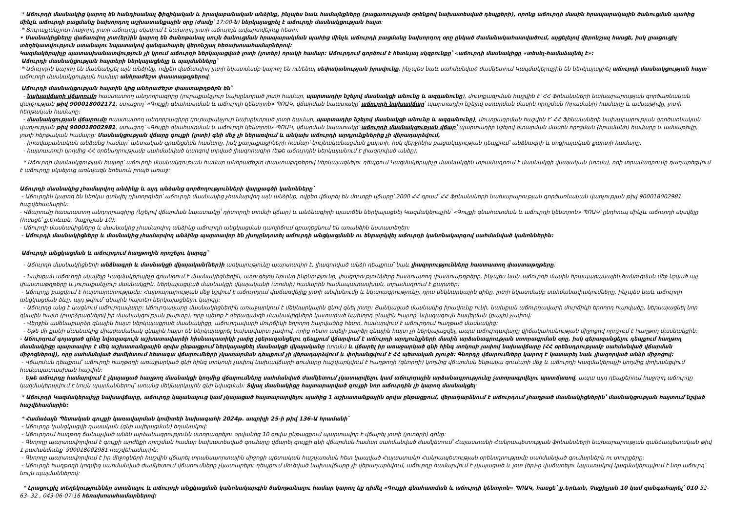* Աճուրդի մասնակից կարող են հանդիսանալ ֆիզիկական և իրավաբանական անձինք, ինչպես նաև համայնքները (բացառությամբ օրենքով նախատեսված դեպքերի), որոնք աճուրդի մասին հրապարակային ծանուցման պահից մինչև աճուրդի բացմանը նախորդող աշխատանքային օրը (ժամը՝ 17:00-ն) ներկայացրել է աճուրդի մասնակցության հայտ:
* Յուրաքանչյուր հաջորդ լոտի աճուրդը սկսվում է նախորդ լոտի աճուրդն ավարտվելուց հետո:
• Մասնակիցները վաճառվող լոտ(եր)ին կարող են ծանոթանալ սույն ծանուցման հրապարակման պահից մինչև աճուրդի բացմանը նախորդող օրը ընկած ժամանակահատվածում, այցելելով վերոնշյալ հասցե, իսկ լրացուցիչ տեղեկատվություն ստանալու նպատակով զանգահարել վերոնշյալ հեռախոսահամարներով:
Կազմակերպիչը պատասխանատվություն չի կրում աճուրդի ներկայացված լոտի (լոտեր) որակի համար: Աճուրդում գործում է հետևյալ սկզբունքը՝ «աճուրդի մասնակիցը «տեսել-համաձայնել է»:
Աճուրդի մասնակցության հայտերի ներկայացնելը և պայմանները՝
* Աճուրդին կարող են մասնակցել այն անձինք, ովքեր վաճառվող լոտի նկատմամբ կարող են ունենալ սեփականության իրավունք, ինչպես նաև սահմանված ժամկետում Կազմակերպչին են ներկայացրել աճուրդի մասնակցության հայտ՝ աճուրդի մասնակցության համար անհրաժեշտ փաստաթղթերով:
Աճուրդի մասնակցության հայտին կից անհրաժեշտ փաստաթղթերն են՝
- նախավճարի վճարումը հաստատող անդորրագիրը (յուրաքանչյուր նախընտրած լոտի համար, պարտադիր նշելով մասնակցի անունը և ազգանունը), մուտքագրման հաշվին է՝ ՀՀ Ֆինանսների նախարարության գործառնական վարչության թիվ 900018002171, ստացող՝ «Գույքի գնահատման և աճուրդի կենտրոն» ՊՈԱԿ, վճարման նպատակը՝ աճուրդի նախավճար՝ պարտադիր նշելով օտարման մասին որոշման (հրամանի) համարը և ամսաթիվը, լոտի հերթական համարը:
- մասնակցության վճարումը հաստատող անդորրագիրը (յուրաքանչյուր նախընտրած լոտի համար, պարտադիր նշելով մասնակցի անունը և ազգանունը), մուտքագրման հաշվին է՝ ՀՀ Ֆինանսների նախարարության գործառնական վարչության թիվ 900018002981, ստացող՝ «Գույքի գնահատման և աճուրդի կենտրոն» ՊՈԱԿ, վճարման նպատակը՝ աճուրդի մասնակցության վճար՝ պարտադիր նշելով օտարման մասին որոշման (հրամանի) համարը և ամսաթիվը, լոտի հերթական համարը: Մասնակցության վճարը գույքի (լոտի) գնի մեջ չի ներառվում և անկախ աճուրդի արդյունքներից չի վերադարձվում,
- իրավաբանական անձանց համար՝ պետական գրանցման համարը, իսկ քաղաքացիների համար՝ նույնականացման քարտի, իսկ վերջինիս բացակայության դեպքում՝ անձնագրի և սոցիալական քարտի համարը,
- հայտատուի կողմից ՀՀ օրենսդրությամբ սահմանված կարգով տրված լիազորագիր (եթե աճուրդին ներկայանում է լիազորված անձը).
* Աճուրդի մասնակցության հայտը՝ աճուրդի մասնակցության համար անհրաժեշտ փաստաթղթերով ներկայացնելու դեպքում Կազմակերպիչը մասնակցին տրամադրում է մասնակցի վկայական (տոմս), որի տրամադրումը դադարեցվում է աճուրդը սկսելուց առնվազն երեսուն րոպե առաջ:
Աճուրդի մասնակից չհամարվող անձինք և այդ անձանց գործողությունների վարքագծի կանոնները՝
- Աճուրդին կարող են ներկա գտնվել դիտորդներ՝ աճուրդի մասնակից չհամարվող այն անձինք, ովքեր վճարել են մուտքի վճարը՝ 2000 ՀՀ դրամ՝ ՀՀ Ֆինանսների նախարարության գործառնական վարչության թիվ 900018002981 հաշվեհամարին:
- Վճարումը հաստատող անդորրագիրը (նշելով վճարման նպատակը՝ դիտորդի տոմսի վճար) և անձնագիրի պատճեն ներկայացնել Կազմակերպչին՝ «Գույքի գնահատման և աճուրդի կենտրոն» ՊՈԱԿ՝ ընդհուպ մինչև աճուրդի սկսվելը (հասցե՝ ք.Երևան, Չաքիչյան 10):
- Աճուրդի մասնակիցները և մասնակից չհամարվող անձինք աճուրդի անցկացման դահլիճում զբաղեցնում են առանձին նստատեղեր:
- Աճուրդի մասնակիցները և մասնակից չհամարվող անձինք պարտավոր են չխոչընդոտել աճուրդի անցկացմանն ու ենթարկվել աճուրդի կանոնակարգով սահմանված կանոններին:
Աճուրդի անցկացման և աճուրդում հաղթողին որոշելու կարգը՝
- Աճուրդի մասնակիցների անձնագրի և մասնակցի վկայական(ներ)ի առկայությունը պարտադիր է, լիազորված անձի դեպքում՝ նաև լիազորությունները հաստատող փաստաթղթերը:
- Նախքան աճուրդի սկսվելը Կազմակերպիչը գրանցում է մասնակիցներին, ստուգելով նրանց ինքնությունը, լիազորությունները հաստատող փաստաթղթերը, ինչպես նաև աճուրդի մասին հրապարակային ծանուցման մեջ նշված այլ փաստաթղթերը և յուրաքանչյուր մասնակցին, ներկայացված մասնակցի վկայականի (տոմսի) համարին համապատասխան, տրամադրում է քարտեր:
- Աճուրդը բացվում է հայտարարությամբ: Հայտարարության մեջ նշվում է աճուրդում վաճառվելիք լոտի անվանումը և նկարագրությունը, դրա մեկնարկային գինը, լոտի նկատմամբ սահմանափակումները, ինչպես նաև աճուրդի անցկացման ձևը, այդ թվում՝ գնային հայտեր ներկայացնելու կարգը:
- Աճուրդը անց է կացնում աճուրդավարը: Աճուրդավարը մասնակիցներին առաջարկում է մեկնարկային գնով գնել լոտը: Ցանկացած մասնակից իրավունք ունի, նախքան աճուրդավարի մուրճիկի երրորդ հարվածը, ներկայացնել նոր գնային հայտ (բարձրացնելով իր մասնակցության քարտը), որը պետք է գերազանցի մասնակիցների կատարած նախորդ գնային հայտը՝ նվազագույն հավելման (քայլի) չափով:
- Վերջին ամենաբարձր գնային հայտ ներկայացրած մասնակիցը, աճուրդավարի մուրճիկի երրորդ հարվածից հետո, համարվում է աճուրդում հաղթած մասնակից:
- Եթե մի քանի մասնակից միաժամանակ գնային հայտ են ներկայացրել նախավարտ չափով, որից հետո ավելի բարձր գնային հայտ չի ներկայացվել, ապա աճուրդավարը վիճակահանության միջոցով որոշում է հաղթող մասնակցին:
- Աճուրդում գոյացած գինը նվազագույն աշխատավարձի հիսնապատիկի չափը չգերազանցելու դեպքում վճարվում է աճուրդի արդյունքների մասին արձանագրության ստորագրման օրը, իսկ գերազանցելու դեպքում հաղթող մասնակիցը պարտավոր է մեկ աշխատանքային օրվա ընթացքում ներկայացնել մասնակցի վկայականը (տոմս) և վճարել իր առաջարկած գնի հինգ տոկոսի չափով նախավճարը (ՀՀ օրենսդրությամբ սահմանված վճարման միջոցներով), որը սահմանված ժամկետում հետագա վճարումների չկատարման դեպքում չի վերադարձվում և փոխանցվում է ՀՀ պետական բյուջե: Գնորդը վճարումները կարող է կատարել նաև լիազորված անձի միջոցով:
- Վճարման դեպքում՝ աճուրդի հաղթողի առաջարկած գնի հինգ տոկոսի չափով նախավճարի գումարը հաշվարկվում է հաղթողի (գնորդի) կողմից վճարման ենթակա գումարի մեջ և աճուրդի Կազմակերպչի կողմից փոխանցվում համապատասխան հաշվին:
- Եթե աճուրդը համարվում է չկայացած հաղթող մասնակցի կողմից վճարումները սահմանված ժամկետում չկատարվելու կամ աճուրդային արձանագրությունը չստորագրվելու պատճառով, ապա այդ դեպքերում հաջորդ աճուրդը կազմակերպվում է նույն պայմաններով՝ առանց մեկնարկային գնի նվազման: Տվյալ մասնակիցը հայտարարված գույքի նոր աճուրդին չի կարող մասնակցել:
* Աճուրդի Կազմակերպիչը նախավճարը, աճուրդը կայանալուց կամ չկայացած հայտարարվելու պահից 1 աշխատանքային օրվա ընթացքում, վերադարձնում է աճուրդում չհաղթած մասնակիցներին՝ մասնակցության հայտում նշված հաշվեհամարին:
* Համաձայն Պետական գույքի կառավարման կոմիտեի նախագահի 2024թ. ապրիլի 25-ի թիվ 136-Ա հրամանի՝
- Աճուրդը կանցկացվի դասական (գնի ավելացման) եղանակով:
- Աճուրդում հաղթող ճանաչված անձն արձանագրությունն ստորագրելու օրվանից 10 օրվա ընթացքում պարտավոր է վճարել լոտի (լոտերի) գինը:
- Գնորդը պարտավորվում է գույքի արժեքի որոշման համար նախատեսված գումարը վճարել գույքի գնի վճարման համար սահմանված ժամկետում՝ Հայաստանի Հանրապետության ֆինանսների նախարարության գանձապետական թիվ 1 բաժանմունք՝ 900018002981 հաշվեհամարին:
- Գնորդը պարտավորվում է իր միջոցների հաշվին վճարել տրանսպորտային միջոցի պետական հաշվառման հետ կապված Հայաստանի Հանրապետության օրենսդրությամբ սահմանված գումարներն ու տուրքերը:
- Աճուրդի հաղթողի կողմից սահմանված ժամկետում վճարումները չկատարելու դեպքում մուծված նախավճարը չի վերադարձվում, աճուրդը համարվում է չկայացած և լոտ (եր)-ը վաճառելու նպատակով կազմակերպվում է նոր աճուրդ՝ նույն պայմաններով:
* Լրացուցիչ տեղեկություններ ստանալու և աճուրդի անցկացման կանոնակարգին ծանոթանալու համար կարող եք դիմել «Գույքի գնահատման և աճուրդի կենտրոն» ՊՈԱԿ, հասցե՝ ք.Երևան, Չաքիչյան 10 կամ զանգահարել՝ 010-52-63- 32 , 043-06-07-16 հեռախոսահամարներով: